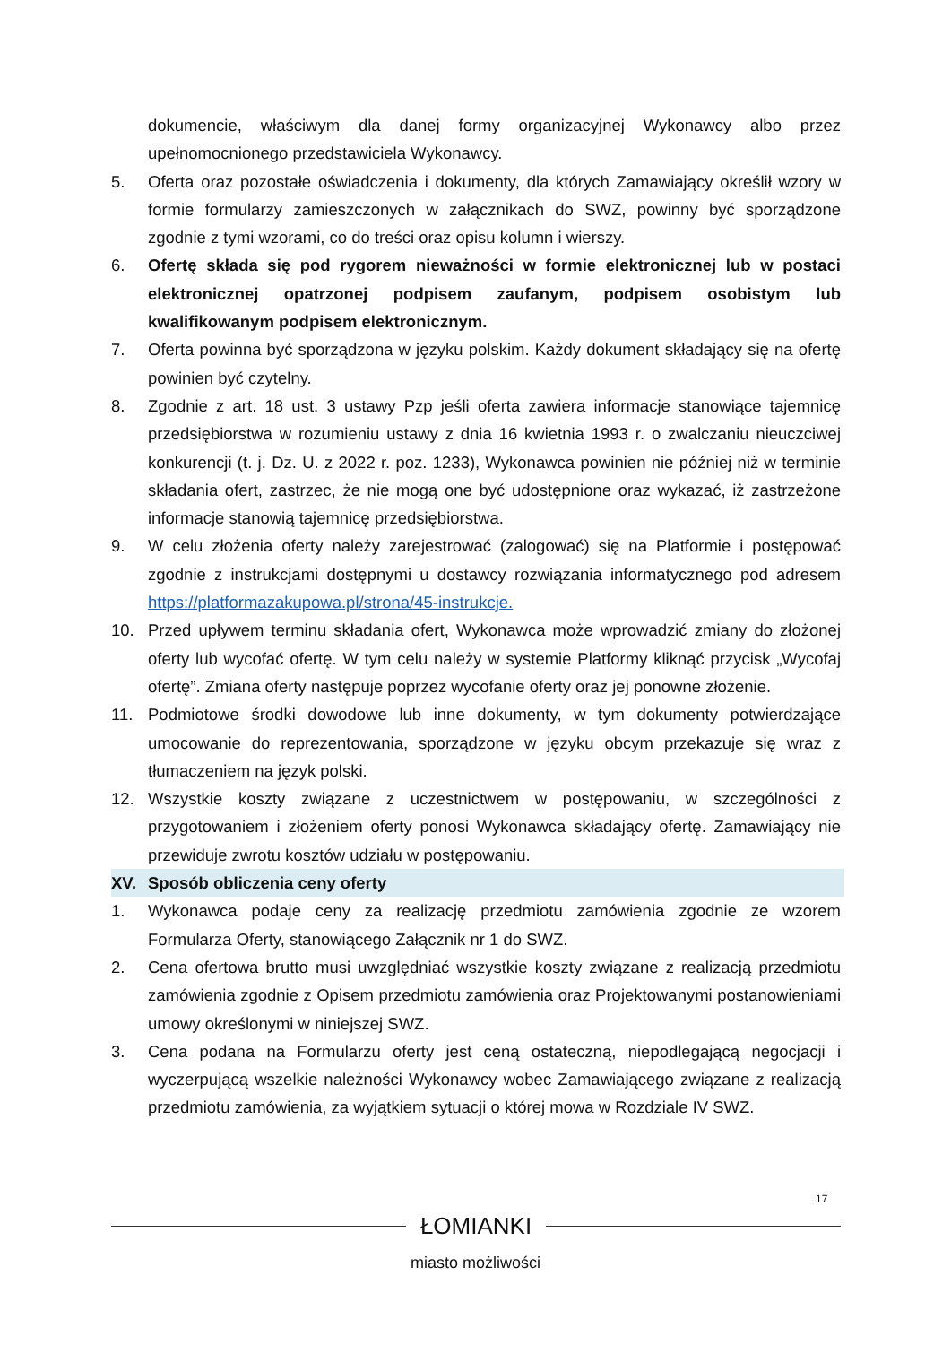dokumencie, właściwym dla danej formy organizacyjnej Wykonawcy albo przez upełnomocnionego przedstawiciela Wykonawcy.
5. Oferta oraz pozostałe oświadczenia i dokumenty, dla których Zamawiający określił wzory w formie formularzy zamieszczonych w załącznikach do SWZ, powinny być sporządzone zgodnie z tymi wzorami, co do treści oraz opisu kolumn i wierszy.
6. Ofertę składa się pod rygorem nieważności w formie elektronicznej lub w postaci elektronicznej opatrzonej podpisem zaufanym, podpisem osobistym lub kwalifikowanym podpisem elektronicznym.
7. Oferta powinna być sporządzona w języku polskim. Każdy dokument składający się na ofertę powinien być czytelny.
8. Zgodnie z art. 18 ust. 3 ustawy Pzp jeśli oferta zawiera informacje stanowiące tajemnicę przedsiębiorstwa w rozumieniu ustawy z dnia 16 kwietnia 1993 r. o zwalczaniu nieuczciwej konkurencji (t. j. Dz. U. z 2022 r. poz. 1233), Wykonawca powinien nie później niż w terminie składania ofert, zastrzec, że nie mogą one być udostępnione oraz wykazać, iż zastrzeżone informacje stanowią tajemnicę przedsiębiorstwa.
9. W celu złożenia oferty należy zarejestrować (zalogować) się na Platformie i postępować zgodnie z instrukcjami dostępnymi u dostawcy rozwiązania informatycznego pod adresem https://platformazakupowa.pl/strona/45-instrukcje.
10. Przed upływem terminu składania ofert, Wykonawca może wprowadzić zmiany do złożonej oferty lub wycofać ofertę. W tym celu należy w systemie Platformy kliknąć przycisk „Wycofaj ofertę”. Zmiana oferty następuje poprzez wycofanie oferty oraz jej ponowne złożenie.
11. Podmiotowe środki dowodowe lub inne dokumenty, w tym dokumenty potwierdzające umocowanie do reprezentowania, sporządzone w języku obcym przekazuje się wraz z tłumaczeniem na język polski.
12. Wszystkie koszty związane z uczestnictwem w postępowaniu, w szczególności z przygotowaniem i złożeniem oferty ponosi Wykonawca składający ofertę. Zamawiający nie przewiduje zwrotu kosztów udziału w postępowaniu.
XV. Sposób obliczenia ceny oferty
1. Wykonawca podaje ceny za realizację przedmiotu zamówienia zgodnie ze wzorem Formularza Oferty, stanowiącego Załącznik nr 1 do SWZ.
2. Cena ofertowa brutto musi uwzględniać wszystkie koszty związane z realizacją przedmiotu zamówienia zgodnie z Opisem przedmiotu zamówienia oraz Projektowanymi postanowieniami umowy określonymi w niniejszej SWZ.
3. Cena podana na Formularzu oferty jest ceną ostateczną, niepodlegającą negocjacji i wyczerpującą wszelkie należności Wykonawcy wobec Zamawiającego związane z realizacją przedmiotu zamówienia, za wyjątkiem sytuacji o której mowa w Rozdziale IV SWZ.
17
ŁOMIANKI
miasto możliwości